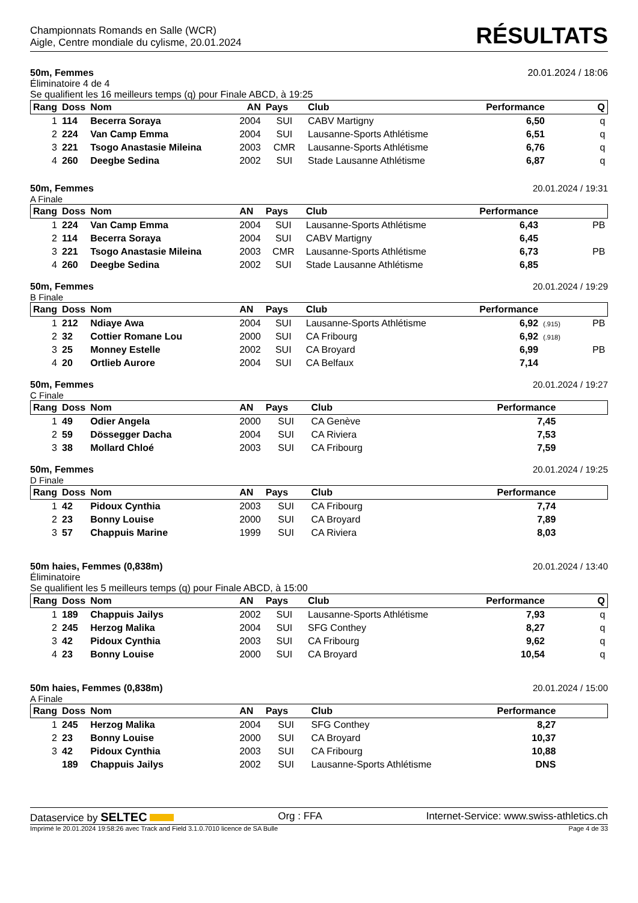Championnats Romands en Salle (WCR)
Aigle, Centre mondiale du cylisme, 20.01.2024
RÉSULTATS
50m, Femmes 20.01.2024 / 18:06
Éliminatoire 4 de 4
Se qualifient les 16 meilleurs temps (q) pour Finale ABCD, à 19:25
| Rang | Doss | Nom | AN | Pays | Club | Performance | | Q |
| --- | --- | --- | --- | --- | --- | --- | --- | --- |
| 1 | 114 | Becerra Soraya | 2004 | SUI | CABV Martigny | 6,50 | | q |
| 2 | 224 | Van Camp Emma | 2004 | SUI | Lausanne-Sports Athlétisme | 6,51 | | q |
| 3 | 221 | Tsogo Anastasie Mileina | 2003 | CMR | Lausanne-Sports Athlétisme | 6,76 | | q |
| 4 | 260 | Deegbe Sedina | 2002 | SUI | Stade Lausanne Athlétisme | 6,87 | | q |
50m, Femmes 20.01.2024 / 19:31
A Finale
| Rang | Doss | Nom | AN | Pays | Club | Performance | | |
| --- | --- | --- | --- | --- | --- | --- | --- | --- |
| 1 | 224 | Van Camp Emma | 2004 | SUI | Lausanne-Sports Athlétisme | 6,43 | | PB |
| 2 | 114 | Becerra Soraya | 2004 | SUI | CABV Martigny | 6,45 | | |
| 3 | 221 | Tsogo Anastasie Mileina | 2003 | CMR | Lausanne-Sports Athlétisme | 6,73 | | PB |
| 4 | 260 | Deegbe Sedina | 2002 | SUI | Stade Lausanne Athlétisme | 6,85 | | |
50m, Femmes 20.01.2024 / 19:29
B Finale
| Rang | Doss | Nom | AN | Pays | Club | Performance | | |
| --- | --- | --- | --- | --- | --- | --- | --- | --- |
| 1 | 212 | Ndiaye Awa | 2004 | SUI | Lausanne-Sports Athlétisme | 6,92 | (.915) | PB |
| 2 | 32 | Cottier Romane Lou | 2000 | SUI | CA Fribourg | 6,92 | (.918) | |
| 3 | 25 | Monney Estelle | 2002 | SUI | CA Broyard | 6,99 | | PB |
| 4 | 20 | Ortlieb Aurore | 2004 | SUI | CA Belfaux | 7,14 | | |
50m, Femmes 20.01.2024 / 19:27
C Finale
| Rang | Doss | Nom | AN | Pays | Club | Performance | | |
| --- | --- | --- | --- | --- | --- | --- | --- | --- |
| 1 | 49 | Odier Angela | 2000 | SUI | CA Genève | 7,45 | | |
| 2 | 59 | Dössegger Dacha | 2004 | SUI | CA Riviera | 7,53 | | |
| 3 | 38 | Mollard Chloé | 2003 | SUI | CA Fribourg | 7,59 | | |
50m, Femmes 20.01.2024 / 19:25
D Finale
| Rang | Doss | Nom | AN | Pays | Club | Performance | | |
| --- | --- | --- | --- | --- | --- | --- | --- | --- |
| 1 | 42 | Pidoux Cynthia | 2003 | SUI | CA Fribourg | 7,74 | | |
| 2 | 23 | Bonny Louise | 2000 | SUI | CA Broyard | 7,89 | | |
| 3 | 57 | Chappuis Marine | 1999 | SUI | CA Riviera | 8,03 | | |
50m haies, Femmes (0,838m) 20.01.2024 / 13:40
Éliminatoire
Se qualifient les 5 meilleurs temps (q) pour Finale ABCD, à 15:00
| Rang | Doss | Nom | AN | Pays | Club | Performance | | Q |
| --- | --- | --- | --- | --- | --- | --- | --- | --- |
| 1 | 189 | Chappuis Jailys | 2002 | SUI | Lausanne-Sports Athlétisme | 7,93 | | q |
| 2 | 245 | Herzog Malika | 2004 | SUI | SFG Conthey | 8,27 | | q |
| 3 | 42 | Pidoux Cynthia | 2003 | SUI | CA Fribourg | 9,62 | | q |
| 4 | 23 | Bonny Louise | 2000 | SUI | CA Broyard | 10,54 | | q |
50m haies, Femmes (0,838m) 20.01.2024 / 15:00
A Finale
| Rang | Doss | Nom | AN | Pays | Club | Performance | | |
| --- | --- | --- | --- | --- | --- | --- | --- | --- |
| 1 | 245 | Herzog Malika | 2004 | SUI | SFG Conthey | 8,27 | | |
| 2 | 23 | Bonny Louise | 2000 | SUI | CA Broyard | 10,37 | | |
| 3 | 42 | Pidoux Cynthia | 2003 | SUI | CA Fribourg | 10,88 | | |
| | 189 | Chappuis Jailys | 2002 | SUI | Lausanne-Sports Athlétisme | DNS | | |
Dataservice by SELTEC Org : FFA Internet-Service: www.swiss-athletics.ch
Imprimé le 20.01.2024 19:58:26 avec Track and Field 3.1.0.7010 licence de SA Bulle Page 4 de 33